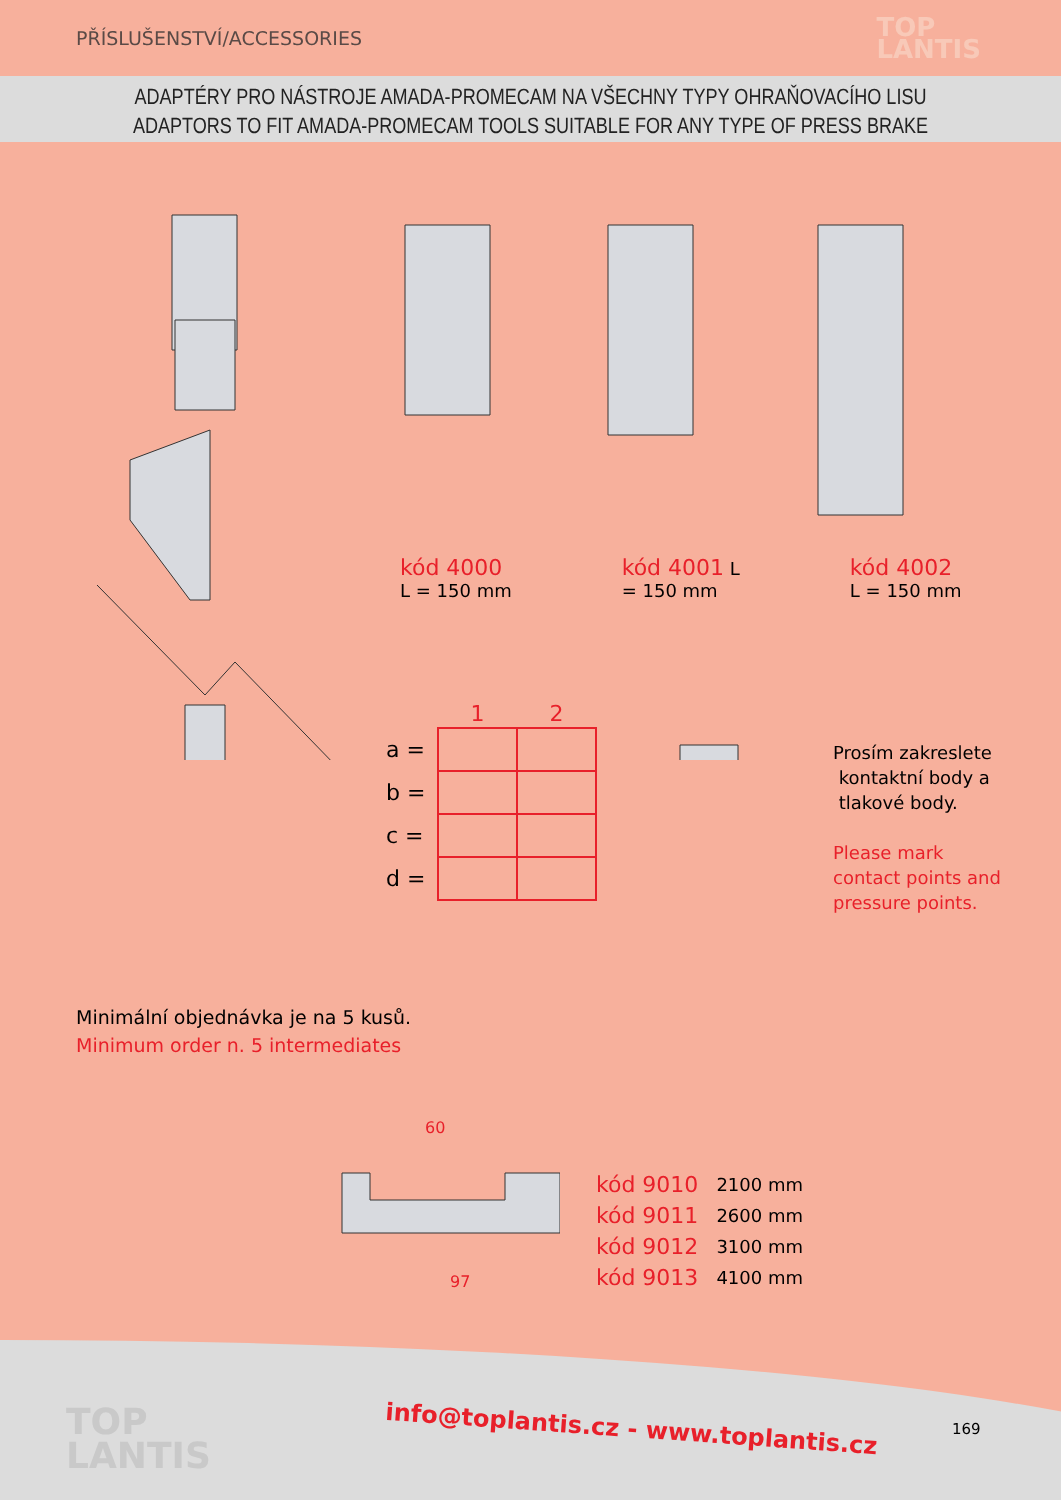PŘÍSLUŠENSTVÍ/ACCESSORIES
TOP
LANTIS
ADAPTÉRY PRO NÁSTROJE AMADA-PROMECAM NA VŠECHNY TYPY OHRAŇOVACÍHO LISU
ADAPTORS TO FIT AMADA-PROMECAM TOOLS SUITABLE FOR ANY TYPE OF PRESS BRAKE
kód 4000
L = 150 mm
kód 4001 L
= 150 mm
kód 4002
L = 150 mm
| | 1 | 2 |
| --- | --- | --- |
| a = | | |
| b = | | |
| c = | | |
| d = | | |
Prosím zakreslete
kontaktní body a
tlakové body.
Please mark
contact points and
pressure points.
Minimální objednávka je na 5 kusů.
Minimum order n. 5 intermediates
60
97
| kód 9010 | 2100 mm |
| kód 9011 | 2600 mm |
| kód 9012 | 3100 mm |
| kód 9013 | 4100 mm |
TOP
LANTIS
info@toplantis.cz - www.toplantis.cz
169